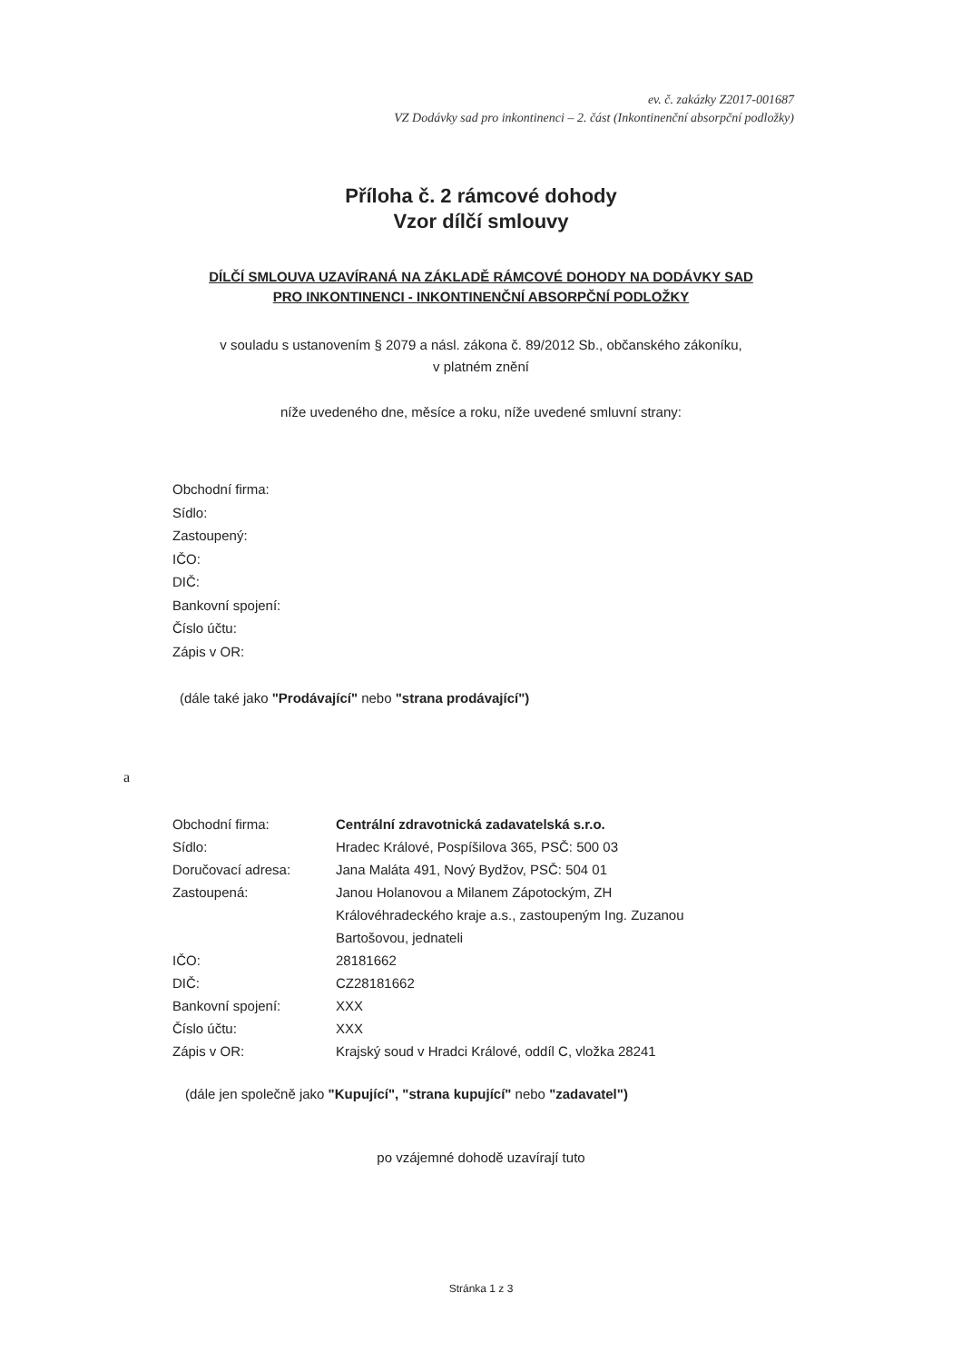ev. č. zakázky Z2017-001687
VZ Dodávky sad pro inkontinenci – 2. část (Inkontinenční absorpční podložky)
Příloha č. 2 rámcové dohody
Vzor dílčí smlouvy
DÍLČÍ SMLOUVA UZAVÍRANÁ NA ZÁKLADĚ RÁMCOVÉ DOHODY NA DODÁVKY SAD
PRO INKONTINENCI - INKONTINENČNÍ ABSORPČNÍ PODLOŽKY
v souladu s ustanovením § 2079 a násl. zákona č. 89/2012 Sb., občanského zákoníku,
v platném znění
níže uvedeného dne, měsíce a roku, níže uvedené smluvní strany:
Obchodní firma:
Sídlo:
Zastoupený:
IČO:
DIČ:
Bankovní spojení:
Číslo účtu:
Zápis v OR:
(dále také jako "Prodávající" nebo "strana prodávající")
a
| Obchodní firma: | Centrální zdravotnická zadavatelská s.r.o. |
| Sídlo: | Hradec Králové, Pospíšilova 365, PSČ: 500 03 |
| Doručovací adresa: | Jana Maláta 491, Nový Bydžov, PSČ: 504 01 |
| Zastoupená: | Janou Holanovou a Milanem Zápotockým, ZH Královéhradeckého kraje a.s., zastoupeným Ing. Zuzanou Bartošovou, jednateli |
| IČO: | 28181662 |
| DIČ: | CZ28181662 |
| Bankovní spojení: | XXX |
| Číslo účtu: | XXX |
| Zápis v OR: | Krajský soud v Hradci Králové, oddíl C, vložka 28241 |
(dále jen společně jako "Kupující", "strana kupující" nebo "zadavatel")
po vzájemné dohodě uzavírají tuto
Stránka 1 z 3